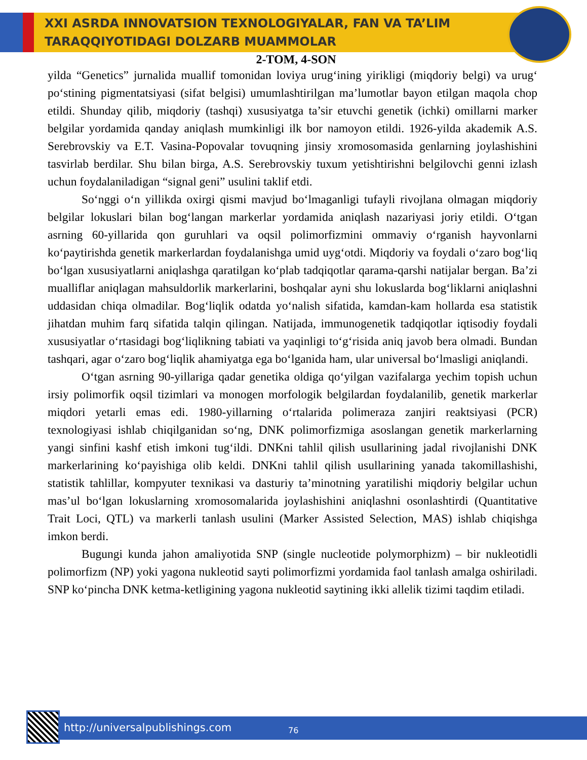XXI ASRDA INNOVATSION TEXNOLOGIYALAR, FAN VA TA’LIM
TARAQQIYOTIDAGI DOLZARB MUAMMOLAR
2-TOM, 4-SON
yilda “Genetics” jurnalida muallif tomonidan loviya urug‘ining yirikligi (miqdoriy belgi) va urug‘ po‘stining pigmentatsiyasi (sifat belgisi) umumlashtirilgan ma’lumotlar bayon etilgan maqola chop etildi. Shunday qilib, miqdoriy (tashqi) xususiyatga ta’sir etuvchi genetik (ichki) omillarni marker belgilar yordamida qanday aniqlash mumkinligi ilk bor namoyon etildi. 1926-yilda akademik A.S. Serebrovskiy va E.T. Vasina-Popovalar tovuqning jinsiy xromosomasida genlarning joylashishini tasvirlab berdilar. Shu bilan birga, A.S. Serebrovskiy tuxum yetishtirishni belgilovchi genni izlash uchun foydalaniladigan “signal geni” usulini taklif etdi.
So‘nggi o‘n yillikda oxirgi qismi mavjud bo‘lmaganligi tufayli rivojlana olmagan miqdoriy belgilar lokuslari bilan bog‘langan markerlar yordamida aniqlash nazariyasi joriy etildi. O‘tgan asrning 60-yillarida qon guruhlari va oqsil polimorfizmini ommaviy o‘rganish hayvonlarni ko‘paytirishda genetik markerlardan foydalanishga umid uyg‘otdi. Miqdoriy va foydali o‘zaro bog‘liq bo‘lgan xususiyatlarni aniqlashga qaratilgan ko‘plab tadqiqotlar qarama-qarshi natijalar bergan. Ba’zi mualliflar aniqlagan mahsuldorlik markerlarini, boshqalar ayni shu lokuslarda bog‘liklarni aniqlashni uddasidan chiqa olmadilar. Bog‘liqlik odatda yo‘nalish sifatida, kamdan-kam hollarda esa statistik jihatdan muhim farq sifatida talqin qilingan. Natijada, immunogenetik tadqiqotlar iqtisodiy foydali xususiyatlar o‘rtasidagi bog‘liqlikning tabiati va yaqinligi to‘g‘risida aniq javob bera olmadi. Bundan tashqari, agar o‘zaro bog‘liqlik ahamiyatga ega bo‘lganida ham, ular universal bo‘lmasligi aniqlandi.
O‘tgan asrning 90-yillariga qadar genetika oldiga qo‘yilgan vazifalarga yechim topish uchun irsiy polimorfik oqsil tizimlari va monogen morfologik belgilardan foydalanilib, genetik markerlar miqdori yetarli emas edi. 1980-yillarning o‘rtalarida polimeraza zanjiri reaktsiyasi (PCR) texnologiyasi ishlab chiqilganidan so‘ng, DNK polimorfizmiga asoslangan genetik markerlarning yangi sinfini kashf etish imkoni tug‘ildi. DNKni tahlil qilish usullarining jadal rivojlanishi DNK markerlarining ko‘payishiga olib keldi. DNKni tahlil qilish usullarining yanada takomillashishi, statistik tahlillar, kompyuter texnikasi va dasturiy ta’minotning yaratilishi miqdoriy belgilar uchun mas’ul bo‘lgan lokuslarning xromosomalarida joylashishini aniqlashni osonlashtirdi (Quantitative Trait Loci, QTL) va markerli tanlash usulini (Marker Assisted Selection, MAS) ishlab chiqishga imkon berdi.
Bugungi kunda jahon amaliyotida SNP (single nucleotide polymorphizm) – bir nukleotidli polimorfizm (NP) yoki yagona nukleotid sayti polimorfizmi yordamida faol tanlash amalga oshiriladi. SNP ko‘pincha DNK ketma-ketligining yagona nukleotid saytining ikki allelik tizimi taqdim etiladi.
http://universalpublishings.com 76